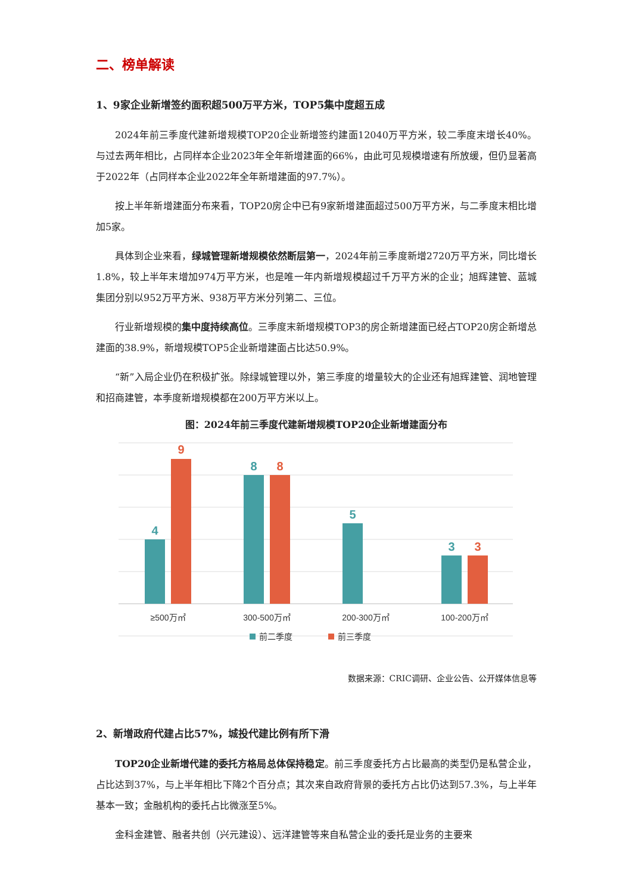二、榜单解读
1、9家企业新增签约面积超500万平方米，TOP5集中度超五成
2024年前三季度代建新增规模TOP20企业新增签约建面12040万平方米，较二季度末增长40%。与过去两年相比，占同样本企业2023年全年新增建面的66%，由此可见规模增速有所放缓，但仍显著高于2022年（占同样本企业2022年全年新增建面的97.7%）。
按上半年新增建面分布来看，TOP20房企中已有9家新增建面超过500万平方米，与二季度末相比增加5家。
具体到企业来看，绿城管理新增规模依然断层第一，2024年前三季度新增2720万平方米，同比增长1.8%，较上半年末增加974万平方米，也是唯一年内新增规模超过千万平方米的企业；旭辉建管、蓝城集团分别以952万平方米、938万平方米分列第二、三位。
行业新增规模的集中度持续高位。三季度末新增规模TOP3的房企新增建面已经占TOP20房企新增总建面的38.9%，新增规模TOP5企业新增建面占比达50.9%。
“新”入局企业仍在积极扩张。除绿城管理以外，第三季度的增量较大的企业还有旭辉建管、润地管理和招商建管，本季度新增规模都在200万平方米以上。
图：2024年前三季度代建新增规模TOP20企业新增建面分布
4
9
8
8
5
3
3
≥500万㎡
300-500万㎡
200-300万㎡
100-200万㎡
前二季度
前三季度
数据来源：CRIC调研、企业公告、公开媒体信息等
2、新增政府代建占比57%，城投代建比例有所下滑
TOP20企业新增代建的委托方格局总体保持稳定。前三季度委托方占比最高的类型仍是私营企业，占比达到37%，与上半年相比下降2个百分点；其次来自政府背景的委托方占比仍达到57.3%，与上半年基本一致；金融机构的委托占比微涨至5%。
金科金建管、融者共创（兴元建设）、远洋建管等来自私营企业的委托是业务的主要来